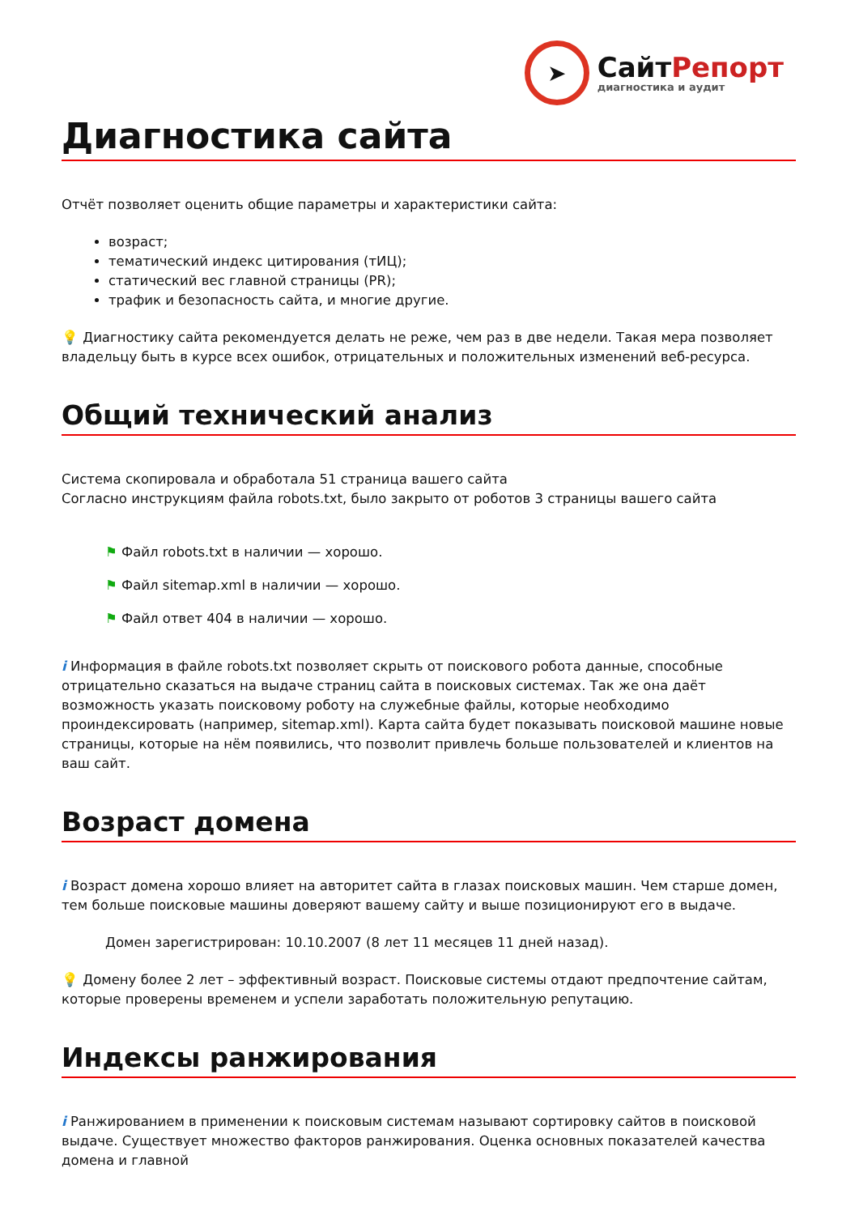➤
СайтРепорт
диагностика и аудит
Диагностика сайта
Отчёт позволяет оценить общие параметры и характеристики сайта:
возраст;
тематический индекс цитирования (тИЦ);
статический вес главной страницы (PR);
трафик и безопасность сайта, и многие другие.
💡 Диагностику сайта рекомендуется делать не реже, чем раз в две недели. Такая мера позволяет владельцу быть в курсе всех ошибок, отрицательных и положительных изменений веб-ресурса.
Общий технический анализ
Система скопировала и обработала 51 страница вашего сайта
Согласно инструкциям файла robots.txt, было закрыто от роботов 3 страницы вашего сайта
⚑ Файл robots.txt в наличии — хорошо.
⚑ Файл sitemap.xml в наличии — хорошо.
⚑ Файл ответ 404 в наличии — хорошо.
i Информация в файле robots.txt позволяет скрыть от поискового робота данные, способные отрицательно сказаться на выдаче страниц сайта в поисковых системах. Так же она даёт возможность указать поисковому роботу на служебные файлы, которые необходимо проиндексировать (например, sitemap.xml). Карта сайта будет показывать поисковой машине новые страницы, которые на нём появились, что позволит привлечь больше пользователей и клиентов на ваш сайт.
Возраст домена
i Возраст домена хорошо влияет на авторитет сайта в глазах поисковых машин. Чем старше домен, тем больше поисковые машины доверяют вашему сайту и выше позиционируют его в выдаче.
Домен зарегистрирован: 10.10.2007 (8 лет 11 месяцев 11 дней назад).
💡 Домену более 2 лет – эффективный возраст. Поисковые системы отдают предпочтение сайтам, которые проверены временем и успели заработать положительную репутацию.
Индексы ранжирования
i Ранжированием в применении к поисковым системам называют сортировку сайтов в поисковой выдаче. Существует множество факторов ранжирования. Оценка основных показателей качества домена и главной